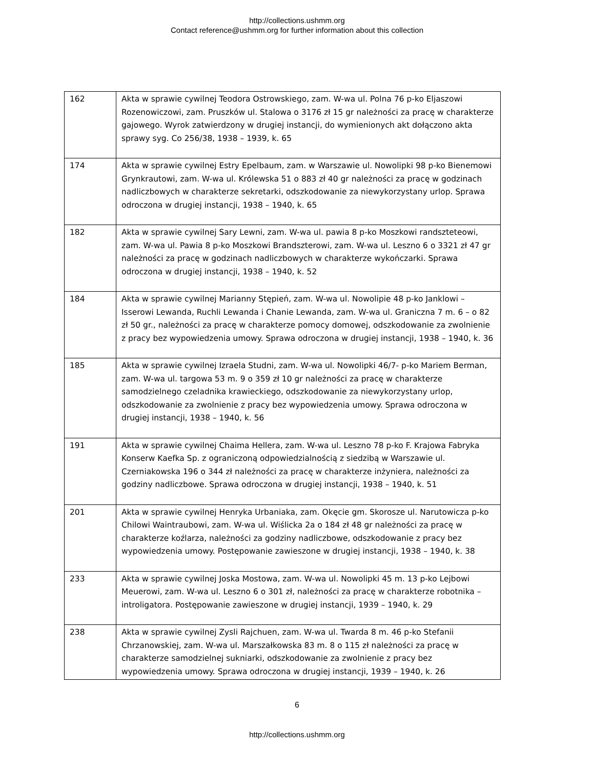http://collections.ushmm.org
Contact reference@ushmm.org for further information about this collection
| 162 | Akta w sprawie cywilnej Teodora Ostrowskiego, zam. W-wa ul. Polna 76 p-ko Eljaszowi Rozenowiczowi, zam. Pruszków ul. Stalowa o 3176 zł 15 gr należności za pracę w charakterze gajowego. Wyrok zatwierdzony w drugiej instancji, do wymienionych akt dołączono akta sprawy syg. Co 256/38, 1938 – 1939, k. 65 |
| 174 | Akta w sprawie cywilnej Estry Epelbaum, zam. w Warszawie ul. Nowolipki 98 p-ko Bienemowi Grynkrautowi, zam. W-wa ul. Królewska 51 o 883 zł 40 gr należności za pracę w godzinach nadliczbowych w charakterze sekretarki, odszkodowanie za niewykorzystany urlop. Sprawa odroczona w drugiej instancji, 1938 – 1940, k. 65 |
| 182 | Akta w sprawie cywilnej Sary Lewni, zam. W-wa ul. pawia 8 p-ko Moszkowi randszteteowi, zam. W-wa ul. Pawia 8 p-ko Moszkowi Brandszterowi, zam. W-wa ul. Leszno 6 o 3321 zł 47 gr należności za pracę w godzinach nadliczbowych w charakterze wykończarki. Sprawa odroczona w drugiej instancji, 1938 – 1940, k. 52 |
| 184 | Akta w sprawie cywilnej Marianny Stępień, zam. W-wa ul. Nowolipie 48 p-ko Janklowi – Isserowi Lewanda, Ruchli Lewanda i Chanie Lewanda, zam. W-wa ul. Graniczna 7 m. 6 – o 82 zł 50 gr., należności za pracę w charakterze pomocy domowej, odszkodowanie za zwolnienie z pracy bez wypowiedzenia umowy. Sprawa odroczona w drugiej instancji, 1938 – 1940, k. 36 |
| 185 | Akta w sprawie cywilnej Izraela Studni, zam. W-wa ul. Nowolipki 46/7- p-ko Mariem Berman, zam. W-wa ul. targowa 53 m. 9 o 359 zł 10 gr należności za pracę w charakterze samodzielnego czeladnika krawieckiego, odszkodowanie za niewykorzystany urlop, odszkodowanie za zwolnienie z pracy bez wypowiedzenia umowy. Sprawa odroczona w drugiej instancji, 1938 – 1940, k. 56 |
| 191 | Akta w sprawie cywilnej Chaima Hellera, zam. W-wa ul. Leszno 78 p-ko F. Krajowa Fabryka Konserw Kaefka Sp. z ograniczoną odpowiedzialnością z siedzibą w Warszawie ul. Czerniakowska 196 o 344 zł należności za pracę w charakterze inżyniera, należności za godziny nadliczbowe. Sprawa odroczona w drugiej instancji, 1938 – 1940, k. 51 |
| 201 | Akta w sprawie cywilnej Henryka Urbaniaka, zam. Okęcie gm. Skorosze ul. Narutowicza p-ko Chilowi Waintraubowi, zam. W-wa ul. Wiślicka 2a o 184 zł 48 gr należności za pracę w charakterze koźlarza, należności za godziny nadliczbowe, odszkodowanie z pracy bez wypowiedzenia umowy. Postępowanie zawieszone w drugiej instancji, 1938 – 1940, k. 38 |
| 233 | Akta w sprawie cywilnej Joska Mostowa, zam. W-wa ul. Nowolipki 45 m. 13 p-ko Lejbowi Meuerowi, zam. W-wa ul. Leszno 6 o 301 zł, należności za pracę w charakterze robotnika – introligatora. Postępowanie zawieszone w drugiej instancji, 1939 – 1940, k. 29 |
| 238 | Akta w sprawie cywilnej Zysli Rajchuen, zam. W-wa ul. Twarda 8 m. 46 p-ko Stefanii Chrzanowskiej, zam. W-wa ul. Marszałkowska 83 m. 8 o 115 zł należności za pracę w charakterze samodzielnej sukniarki, odszkodowanie za zwolnienie z pracy bez wypowiedzenia umowy. Sprawa odroczona w drugiej instancji, 1939 – 1940, k. 26 |
6
http://collections.ushmm.org